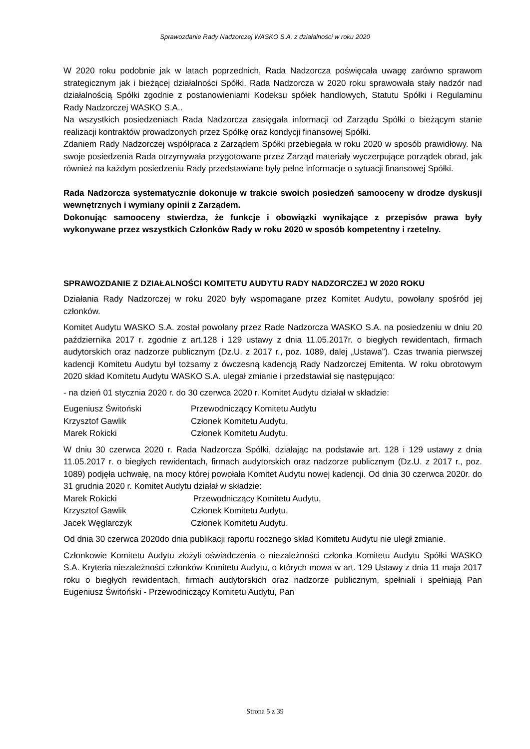Sprawozdanie Rady Nadzorczej WASKO S.A. z działalności w roku 2020
W 2020 roku podobnie jak w latach poprzednich, Rada Nadzorcza poświęcała uwagę zarówno sprawom strategicznym jak i bieżącej działalności Spółki. Rada Nadzorcza w 2020 roku sprawowała stały nadzór nad działalnością Spółki zgodnie z postanowieniami Kodeksu spółek handlowych, Statutu Spółki i Regulaminu Rady Nadzorczej WASKO S.A..
Na wszystkich posiedzeniach Rada Nadzorcza zasięgała informacji od Zarządu Spółki o bieżącym stanie realizacji kontraktów prowadzonych przez Spółkę oraz kondycji finansowej Spółki.
Zdaniem Rady Nadzorczej współpraca z Zarządem Spółki przebiegała w roku 2020 w sposób prawidłowy. Na swoje posiedzenia Rada otrzymywała przygotowane przez Zarząd materiały wyczerpujące porządek obrad, jak również na każdym posiedzeniu Rady przedstawiane były pełne informacje o sytuacji finansowej Spółki.
Rada Nadzorcza systematycznie dokonuje w trakcie swoich posiedzeń samooceny w drodze dyskusji wewnętrznych i wymiany opinii z Zarządem.
Dokonując samooceny stwierdza, że funkcje i obowiązki wynikające z przepisów prawa były wykonywane przez wszystkich Członków Rady w roku 2020 w sposób kompetentny i rzetelny.
SPRAWOZDANIE Z DZIAŁALNOŚCI KOMITETU AUDYTU RADY NADZORCZEJ W 2020 ROKU
Działania Rady Nadzorczej w roku 2020 były wspomagane przez Komitet Audytu, powołany spośród jej członków.
Komitet Audytu WASKO S.A. został powołany przez Rade Nadzorcza WASKO S.A. na posiedzeniu w dniu 20 października 2017 r. zgodnie z art.128 i 129 ustawy z dnia 11.05.2017r. o biegłych rewidentach, firmach audytorskich oraz nadzorze publicznym (Dz.U. z 2017 r., poz. 1089, dalej „Ustawa”). Czas trwania pierwszej kadencji Komitetu Audytu był tożsamy z ówczesną kadencją Rady Nadzorczej Emitenta. W roku obrotowym 2020 skład Komitetu Audytu WASKO S.A. ulegał zmianie i przedstawiał się następująco:
- na dzień 01 stycznia 2020 r. do 30 czerwca 2020 r. Komitet Audytu działał w składzie:
| Eugeniusz Świtoński | Przewodniczący Komitetu Audytu |
| Krzysztof Gawlik | Członek Komitetu Audytu, |
| Marek Rokicki | Członek Komitetu Audytu. |
W dniu 30 czerwca 2020 r. Rada Nadzorcza Spółki, działając na podstawie art. 128 i 129 ustawy z dnia 11.05.2017 r. o biegłych rewidentach, firmach audytorskich oraz nadzorze publicznym (Dz.U. z 2017 r., poz. 1089) podjęła uchwałę, na mocy której powołała Komitet Audytu nowej kadencji. Od dnia 30 czerwca 2020r. do 31 grudnia 2020 r. Komitet Audytu działał w składzie:
| Marek Rokicki | Przewodniczący Komitetu Audytu, |
| Krzysztof Gawlik | Członek Komitetu Audytu, |
| Jacek Węglarczyk | Członek Komitetu Audytu. |
Od dnia 30 czerwca 2020do dnia publikacji raportu rocznego skład Komitetu Audytu nie uległ zmianie.
Członkowie Komitetu Audytu złożyli oświadczenia o niezależności członka Komitetu Audytu Spółki WASKO S.A. Kryteria niezależności członków Komitetu Audytu, o których mowa w art. 129 Ustawy z dnia 11 maja 2017 roku o biegłych rewidentach, firmach audytorskich oraz nadzorze publicznym, spełniali i spełniają Pan Eugeniusz Świtoński - Przewodniczący Komitetu Audytu, Pan
Strona 5 z 39